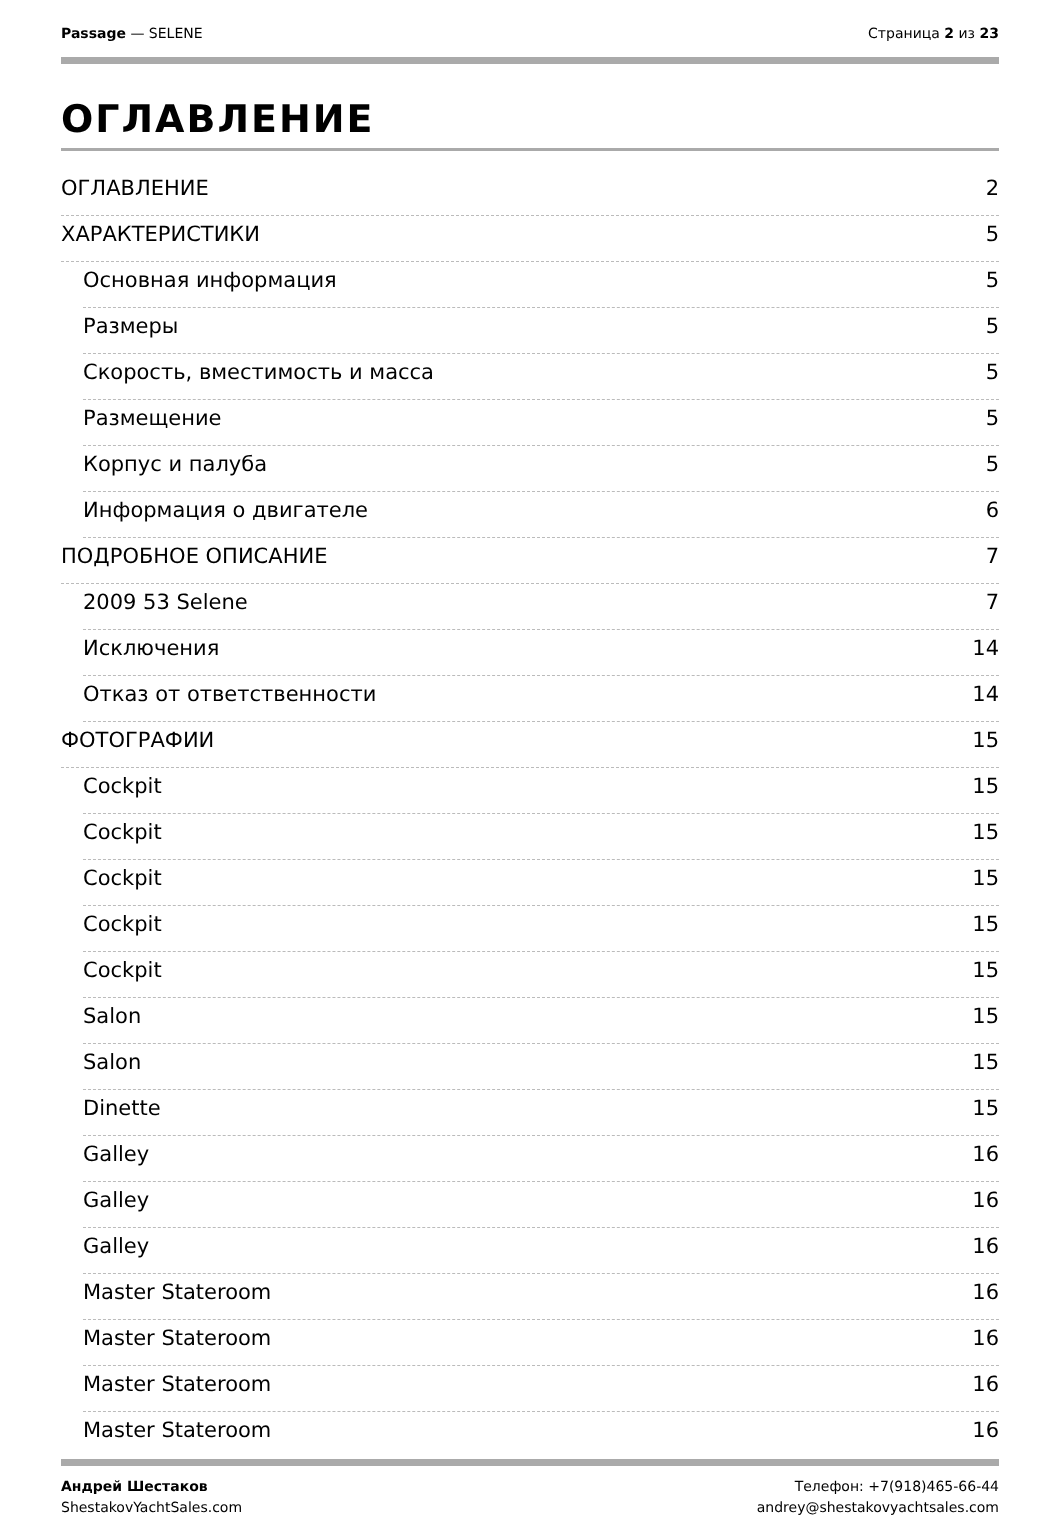Passage — SELENE Страница 2 из 23
ОГЛАВЛЕНИЕ
ОГЛАВЛЕНИЕ 2
ХАРАКТЕРИСТИКИ 5
Основная информация 5
Размеры 5
Скорость, вместимость и масса 5
Размещение 5
Корпус и палуба 5
Информация о двигателе 6
ПОДРОБНОЕ ОПИСАНИЕ 7
2009 53 Selene 7
Исключения 14
Отказ от ответственности 14
ФОТОГРАФИИ 15
Cockpit 15
Cockpit 15
Cockpit 15
Cockpit 15
Cockpit 15
Salon 15
Salon 15
Dinette 15
Galley 16
Galley 16
Galley 16
Master Stateroom 16
Master Stateroom 16
Master Stateroom 16
Master Stateroom 16
Андрей Шестаков
ShestakovYachtSales.com
Телефон: +7(918)465-66-44
andrey@shestakovyachtsales.com